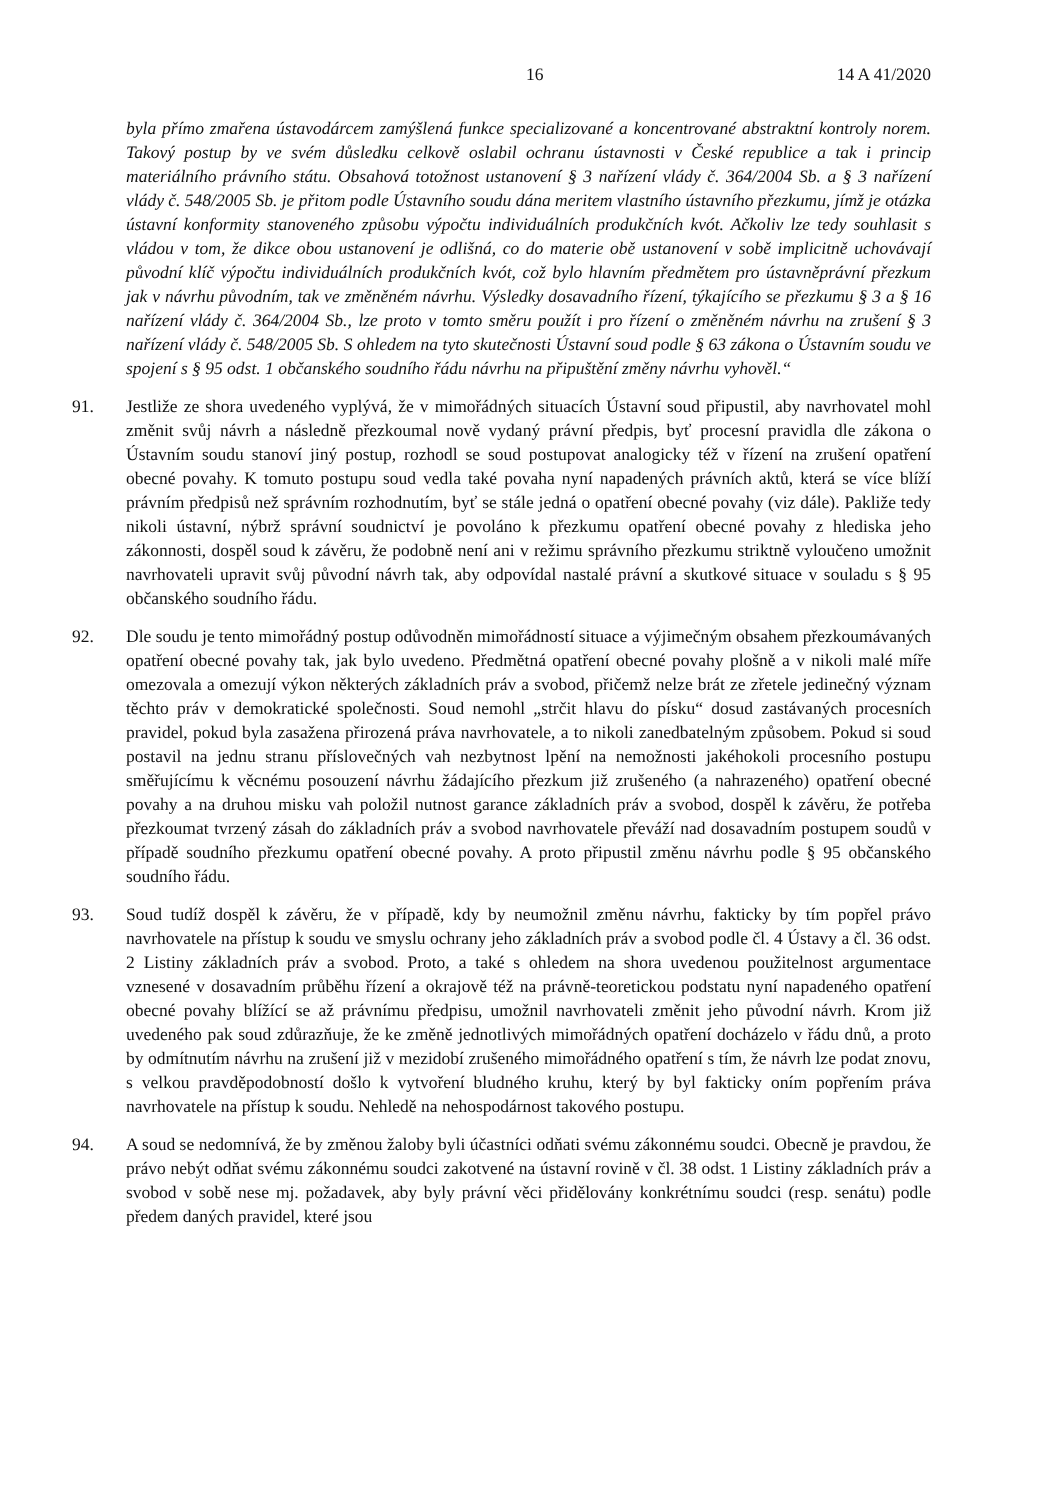16 14 A 41/2020
byla přímo zmařena ústavodárcem zamýšlená funkce specializované a koncentrované abstraktní kontroly norem. Takový postup by ve svém důsledku celkově oslabil ochranu ústavnosti v České republice a tak i princip materiálního právního státu. Obsahová totožnost ustanovení § 3 nařízení vlády č. 364/2004 Sb. a § 3 nařízení vlády č. 548/2005 Sb. je přitom podle Ústavního soudu dána meritem vlastního ústavního přezkumu, jímž je otázka ústavní konformity stanoveného způsobu výpočtu individuálních produkčních kvót. Ačkoliv lze tedy souhlasit s vládou v tom, že dikce obou ustanovení je odlišná, co do materie obě ustanovení v sobě implicitně uchovávají původní klíč výpočtu individuálních produkčních kvót, což bylo hlavním předmětem pro ústavněprávní přezkum jak v návrhu původním, tak ve změněném návrhu. Výsledky dosavadního řízení, týkajícího se přezkumu § 3 a § 16 nařízení vlády č. 364/2004 Sb., lze proto v tomto směru použít i pro řízení o změněném návrhu na zrušení § 3 nařízení vlády č. 548/2005 Sb. S ohledem na tyto skutečnosti Ústavní soud podle § 63 zákona o Ústavním soudu ve spojení s § 95 odst. 1 občanského soudního řádu návrhu na připuštění změny návrhu vyhověl.“
91. Jestliže ze shora uvedeného vyplývá, že v mimořádných situacích Ústavní soud připustil, aby navrhovatel mohl změnit svůj návrh a následně přezkoumal nově vydaný právní předpis, byť procesní pravidla dle zákona o Ústavním soudu stanoví jiný postup, rozhodl se soud postupovat analogicky též v řízení na zrušení opatření obecné povahy. K tomuto postupu soud vedla také povaha nyní napadených právních aktů, která se více blíží právním předpisů než správním rozhodnutím, byť se stále jedná o opatření obecné povahy (viz dále). Pakliže tedy nikoli ústavní, nýbrž správní soudnictví je povoláno k přezkumu opatření obecné povahy z hlediska jeho zákonnosti, dospěl soud k závěru, že podobně není ani v režimu správního přezkumu striktně vyloučeno umožnit navrhovateli upravit svůj původní návrh tak, aby odpovídal nastalé právní a skutkové situace v souladu s § 95 občanského soudního řádu.
92. Dle soudu je tento mimořádný postup odůvodněn mimořádností situace a výjimečným obsahem přezkoumávaných opatření obecné povahy tak, jak bylo uvedeno. Předmětná opatření obecné povahy plošně a v nikoli malé míře omezovala a omezují výkon některých základních práv a svobod, přičemž nelze brát ze zřetele jedinečný význam těchto práv v demokratické společnosti. Soud nemohl „strčit hlavu do písku“ dosud zastávaných procesních pravidel, pokud byla zasažena přirozená práva navrhovatele, a to nikoli zanedbatelným způsobem. Pokud si soud postavil na jednu stranu příslovečných vah nezbytnost lpění na nemožnosti jakéhokoli procesního postupu směřujícímu k věcnému posouzení návrhu žádajícího přezkum již zrušeného (a nahrazeného) opatření obecné povahy a na druhou misku vah položil nutnost garance základních práv a svobod, dospěl k závěru, že potřeba přezkoumat tvrzený zásah do základních práv a svobod navrhovatele převáží nad dosavadním postupem soudů v případě soudního přezkumu opatření obecné povahy. A proto připustil změnu návrhu podle § 95 občanského soudního řádu.
93. Soud tudíž dospěl k závěru, že v případě, kdy by neumožnil změnu návrhu, fakticky by tím popřel právo navrhovatele na přístup k soudu ve smyslu ochrany jeho základních práv a svobod podle čl. 4 Ústavy a čl. 36 odst. 2 Listiny základních práv a svobod. Proto, a také s ohledem na shora uvedenou použitelnost argumentace vznesené v dosavadním průběhu řízení a okrajově též na právně-teoretickou podstatu nyní napadeného opatření obecné povahy blížící se až právnímu předpisu, umožnil navrhovateli změnit jeho původní návrh. Krom již uvedeného pak soud zdůrazňuje, že ke změně jednotlivých mimořádných opatření docházelo v řádu dnů, a proto by odmítnutím návrhu na zrušení již v mezidobí zrušeného mimořádného opatření s tím, že návrh lze podat znovu, s velkou pravděpodobností došlo k vytvoření bludného kruhu, který by byl fakticky oním popřením práva navrhovatele na přístup k soudu. Nehledě na nehospodárnost takového postupu.
94. A soud se nedomnívá, že by změnou žaloby byli účastníci odňati svému zákonnému soudci. Obecně je pravdou, že právo nebýt odňat svému zákonnému soudci zakotvené na ústavní rovině v čl. 38 odst. 1 Listiny základních práv a svobod v sobě nese mj. požadavek, aby byly právní věci přidělovány konkrétnímu soudci (resp. senátu) podle předem daných pravidel, které jsou